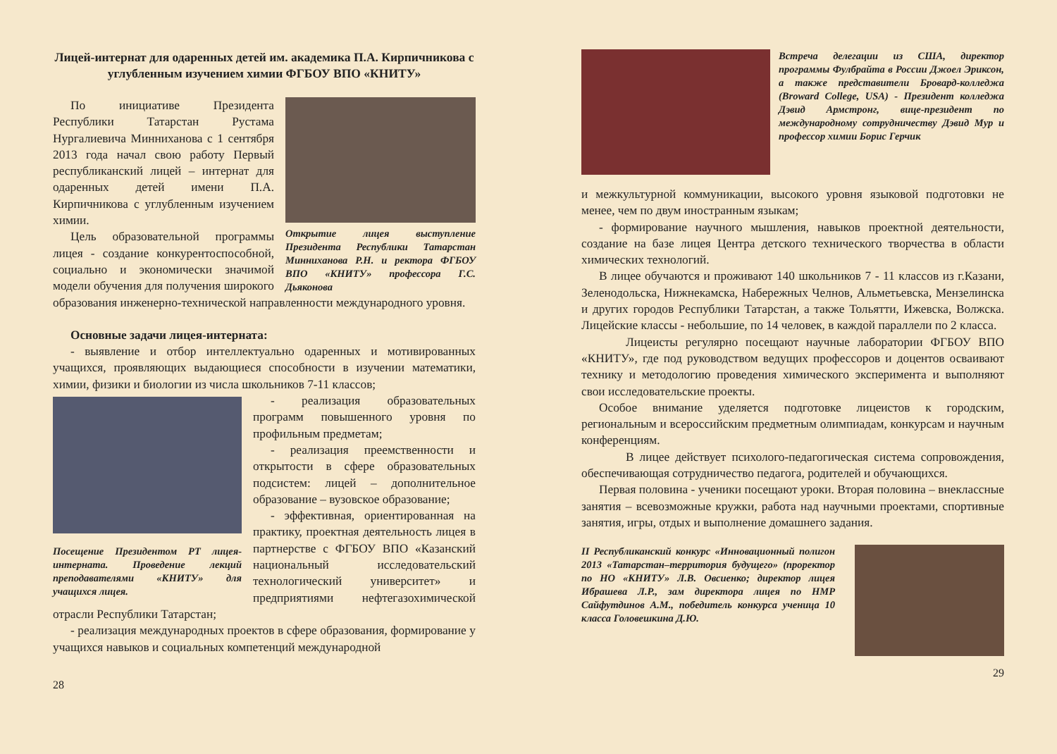Лицей-интернат для одаренных детей им. академика П.А. Кирпичникова с углубленным изучением химии ФГБОУ ВПО «КНИТУ»
Открытие лицея выступление Президента Республики Татарстан Минниханова Р.Н. и ректора ФГБОУ ВПО «КНИТУ» профессора Г.С. Дьяконова
По инициативе Президента Республики Татарстан Рустама Нургалиевича Минниханова с 1 сентября 2013 года начал свою работу Первый республиканский лицей – интернат для одаренных детей имени П.А. Кирпичникова с углубленным изучением химии.
Цель образовательной программы лицея - создание конкурентоспособной, социально и экономически значимой модели обучения для получения широкого образования инженерно-технической направленности международного уровня.
Основные задачи лицея-интерната:
- выявление и отбор интеллектуально одаренных и мотивированных учащихся, проявляющих выдающиеся способности в изучении математики, химии, физики и биологии из числа школьников 7-11 классов;
Посещение Президентом РТ лицея-интерната. Проведение лекций преподавателями «КНИТУ» для учащихся лицея.
- реализация образовательных программ повышенного уровня по профильным предметам;
- реализация преемственности и открытости в сфере образовательных подсистем: лицей – дополнительное образование – вузовское образование;
- эффективная, ориентированная на практику, проектная деятельность лицея в партнерстве с ФГБОУ ВПО «Казанский национальный исследовательский технологический университет» и предприятиями нефтегазохимической отрасли Республики Татарстан;
- реализация международных проектов в сфере образования, формирование у учащихся навыков и социальных компетенций международной
28
Встреча делегации из США, директор программы Фулбрайта в России Джоел Эриксон, а также представители Бровард-колледжа (Broward College, USA) - Президент колледжа Дэвид Армстронг, вице-президент по международному сотрудничеству Дэвид Мур и профессор химии Борис Герчик
и межкультурной коммуникации, высокого уровня языковой подготовки не менее, чем по двум иностранным языкам;
- формирование научного мышления, навыков проектной деятельности, создание на базе лицея Центра детского технического творчества в области химических технологий.
В лицее обучаются и проживают 140 школьников 7 - 11 классов из г.Казани, Зеленодольска, Нижнекамска, Набережных Челнов, Альметьевска, Мензелинска и других городов Республики Татарстан, а также Тольятти, Ижевска, Волжска. Лицейские классы - небольшие, по 14 человек, в каждой параллели по 2 класса.
Лицеисты регулярно посещают научные лаборатории ФГБОУ ВПО «КНИТУ», где под руководством ведущих профессоров и доцентов осваивают технику и методологию проведения химического эксперимента и выполняют свои исследовательские проекты.
Особое внимание уделяется подготовке лицеистов к городским, региональным и всероссийским предметным олимпиадам, конкурсам и научным конференциям.
В лицее действует психолого-педагогическая система сопровождения, обеспечивающая сотрудничество педагога, родителей и обучающихся.
Первая половина - ученики посещают уроки. Вторая половина – внеклассные занятия – всевозможные кружки, работа над научными проектами, спортивные занятия, игры, отдых и выполнение домашнего задания.
II Республиканский конкурс «Инновационный полигон 2013 «Татарстан–территория будущего» (проректор по НО «КНИТУ» Л.В. Овсиенко; директор лицея Ибрашева Л.Р., зам директора лицея по НМР Сайфутдинов А.М., победитель конкурса ученица 10 класса Головешкина Д.Ю.
29